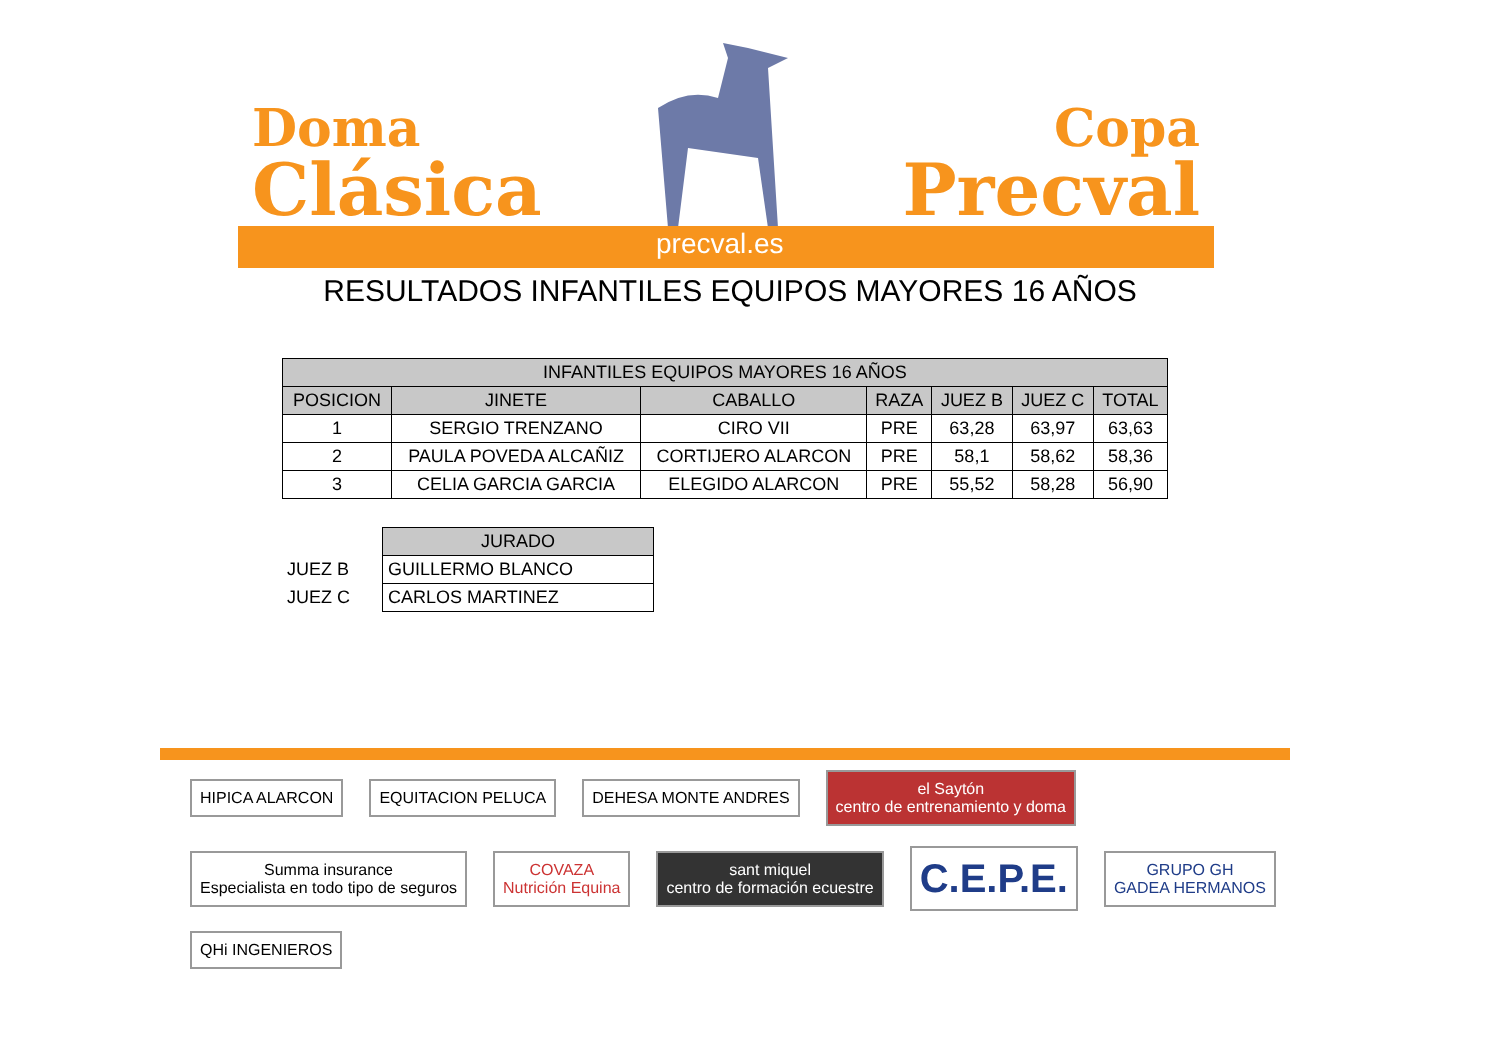Doma
Clásica
Copa
Precval
precval.es
RESULTADOS INFANTILES EQUIPOS MAYORES 16 AÑOS
| INFANTILES EQUIPOS MAYORES 16 AÑOS | | | | | | |
| --- | --- | --- | --- | --- | --- | --- |
| POSICION | JINETE | CABALLO | RAZA | JUEZ B | JUEZ C | TOTAL |
| 1 | SERGIO TRENZANO | CIRO VII | PRE | 63,28 | 63,97 | 63,63 |
| 2 | PAULA POVEDA ALCAÑIZ | CORTIJERO ALARCON | PRE | 58,1 | 58,62 | 58,36 |
| 3 | CELIA GARCIA GARCIA | ELEGIDO ALARCON | PRE | 55,52 | 58,28 | 56,90 |
| | JURADO |
| JUEZ B | GUILLERMO BLANCO |
| JUEZ C | CARLOS MARTINEZ |
HIPICA ALARCON
EQUITACION PELUCA
DEHESA MONTE ANDRES
el Saytón
centro de entrenamiento y doma
Summa insurance
Especialista en todo tipo de seguros
COVAZA
Nutrición Equina
sant miquel
centro de formación ecuestre
C.E.P.E.
GRUPO GH
GADEA HERMANOS
QHi INGENIEROS